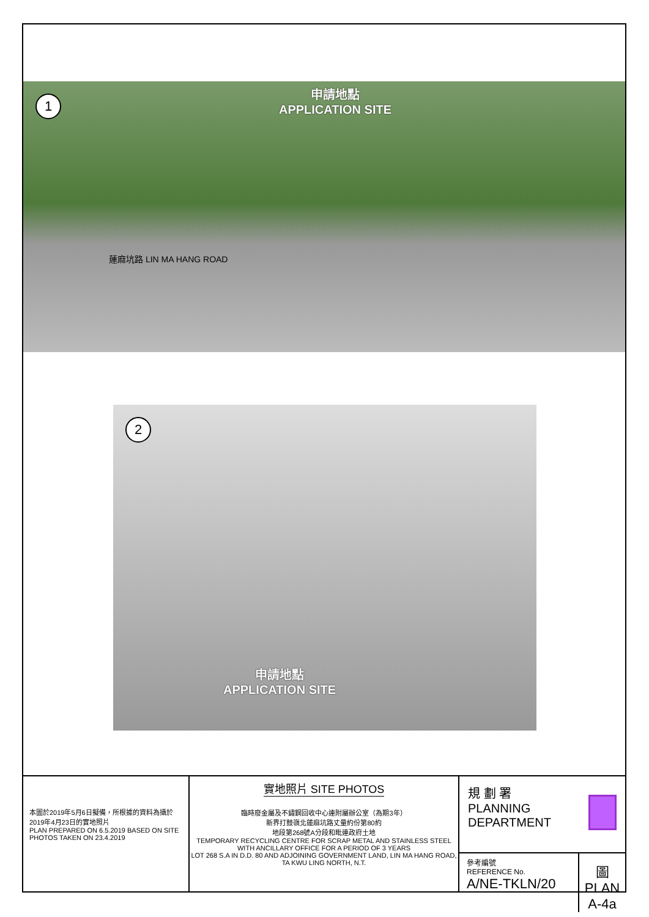1
申請地點
APPLICATION SITE
蓮麻坑路 LIN MA HANG ROAD
2
申請地點
APPLICATION SITE
本圖於2019年5月6日擬備，所根據的資料為攝於2019年4月23日的實地照片
PLAN PREPARED ON 6.5.2019 BASED ON SITE PHOTOS TAKEN ON 23.4.2019
實地照片 SITE PHOTOS
臨時廢金屬及不鏽鋼回收中心連附屬辦公室（為期3年）
新界打鼓嶺北蓮麻坑路丈量約份第80約
地段第268號A分段和毗連政府土地
TEMPORARY RECYCLING CENTRE FOR SCRAP METAL AND STAINLESS STEEL WITH ANCILLARY OFFICE FOR A PERIOD OF 3 YEARS
LOT 268 S.A IN D.D. 80 AND ADJOINING GOVERNMENT LAND, LIN MA HANG ROAD, TA KWU LING NORTH, N.T.
規 劃 署
PLANNING
DEPARTMENT
參考編號
REFERENCE No.
A/NE-TKLN/20
圖 PLAN
A-4a